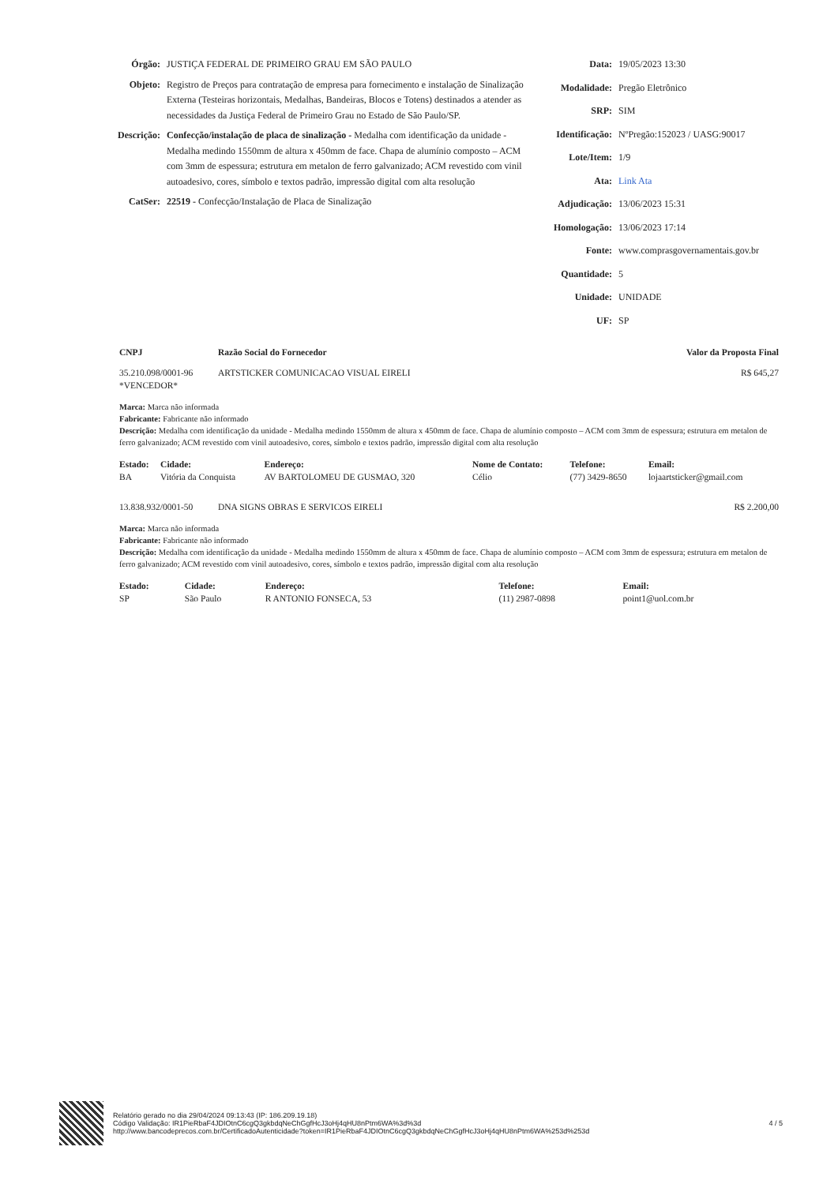Órgão: JUSTIÇA FEDERAL DE PRIMEIRO GRAU EM SÃO PAULO
Objeto: Registro de Preços para contratação de empresa para fornecimento e instalação de Sinalização Externa (Testeiras horizontais, Medalhas, Bandeiras, Blocos e Totens) destinados a atender as necessidades da Justiça Federal de Primeiro Grau no Estado de São Paulo/SP.
Descrição:
Confecção/instalação de placa de sinalização - Medalha com identificação da unidade - Medalha medindo 1550mm de altura x 450mm de face. Chapa de alumínio composto – ACM com 3mm de espessura; estrutura em metalon de ferro galvanizado; ACM revestido com vinil autoadesivo, cores, símbolo e textos padrão, impressão digital com alta resolução
CatSer: 22519 - Confecção/Instalação de Placa de Sinalização
Data: 19/05/2023 13:30
Modalidade: Pregão Eletrônico
SRP: SIM
Identificação:
NºPregão:152023 / UASG:90017
Lote/Item: 1/9
Ata: Link Ata
Adjudicação: 13/06/2023 15:31
Homologação: 13/06/2023 17:14
Fonte: www.comprasgovernamentais.gov.br
Quantidade: 5
Unidade: UNIDADE
UF: SP
| CNPJ | Razão Social do Fornecedor | Valor da Proposta Final |
| --- | --- | --- |
| 35.210.098/0001-96 | ARTSTICKER COMUNICACAO VISUAL EIRELI | R$ 645,27 |
| *VENCEDOR* | | |
Marca: Marca não informada
Fabricante: Fabricante não informado
Descrição: Medalha com identificação da unidade - Medalha medindo 1550mm de altura x 450mm de face. Chapa de alumínio composto – ACM com 3mm de espessura; estrutura em metalon de ferro galvanizado; ACM revestido com vinil autoadesivo, cores, símbolo e textos padrão, impressão digital com alta resolução
| Estado: | Cidade: | Endereço: | Nome de Contato: | Telefone: | Email: |
| --- | --- | --- | --- | --- | --- |
| BA | Vitória da Conquista | AV BARTOLOMEU DE GUSMAO, 320 | Célio | (77) 3429-8650 | lojaartsticker@gmail.com |
| 13.838.932/0001-50 | DNA SIGNS OBRAS E SERVICOS EIRELI | R$ 2.200,00 |
Marca: Marca não informada
Fabricante: Fabricante não informado
Descrição: Medalha com identificação da unidade - Medalha medindo 1550mm de altura x 450mm de face. Chapa de alumínio composto – ACM com 3mm de espessura; estrutura em metalon de ferro galvanizado; ACM revestido com vinil autoadesivo, cores, símbolo e textos padrão, impressão digital com alta resolução
| Estado: | Cidade: | Endereço: | Telefone: | Email: |
| --- | --- | --- | --- | --- |
| SP | São Paulo | R ANTONIO FONSECA, 53 | (11) 2987-0898 | point1@uol.com.br |
Relatório gerado no dia 29/04/2024 09:13:43 (IP: 186.209.19.18)
Código Validação: IR1PieRbaF4JDIOtnC6cgQ3gkbdqNeChGgfHcJ3oHj4qHU8nPtm6WA%3d%3d
http://www.bancodeprecos.com.br/CertificadoAutenticidade?token=IR1PieRbaF4JDIOtnC6cgQ3gkbdqNeChGgfHcJ3oHj4qHU8nPtm6WA%253d%253d
4 / 5